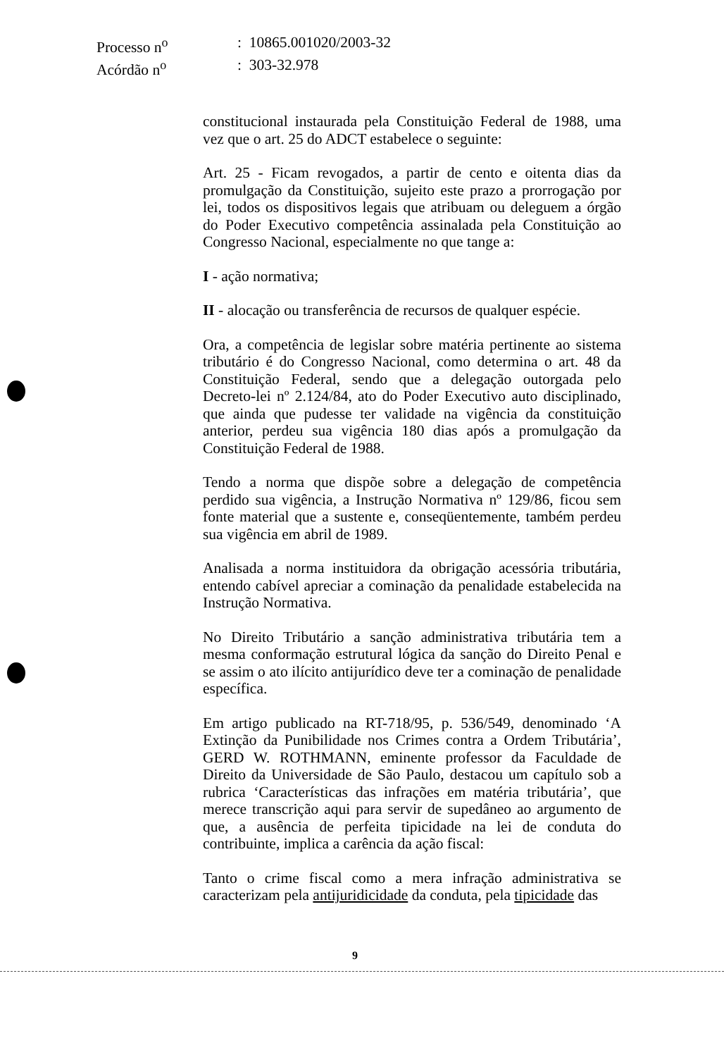| Processo n<sup>o</sup> | : 10865.001020/2003-32 |
| Acórdão n<sup>o</sup> | : 303-32.978 |
constitucional instaurada pela Constituição Federal de 1988, uma vez que o art. 25 do ADCT estabelece o seguinte:
Art. 25 - Ficam revogados, a partir de cento e oitenta dias da promulgação da Constituição, sujeito este prazo a prorrogação por lei, todos os dispositivos legais que atribuam ou deleguem a órgão do Poder Executivo competência assinalada pela Constituição ao Congresso Nacional, especialmente no que tange a:
I - ação normativa;
II - alocação ou transferência de recursos de qualquer espécie.
Ora, a competência de legislar sobre matéria pertinente ao sistema tributário é do Congresso Nacional, como determina o art. 48 da Constituição Federal, sendo que a delegação outorgada pelo Decreto-lei nº 2.124/84, ato do Poder Executivo auto disciplinado, que ainda que pudesse ter validade na vigência da constituição anterior, perdeu sua vigência 180 dias após a promulgação da Constituição Federal de 1988.
Tendo a norma que dispõe sobre a delegação de competência perdido sua vigência, a Instrução Normativa nº 129/86, ficou sem fonte material que a sustente e, conseqüentemente, também perdeu sua vigência em abril de 1989.
Analisada a norma instituidora da obrigação acessória tributária, entendo cabível apreciar a cominação da penalidade estabelecida na Instrução Normativa.
No Direito Tributário a sanção administrativa tributária tem a mesma conformação estrutural lógica da sanção do Direito Penal e se assim o ato ilícito antijurídico deve ter a cominação de penalidade específica.
Em artigo publicado na RT-718/95, p. 536/549, denominado ‘A Extinção da Punibilidade nos Crimes contra a Ordem Tributária’, GERD W. ROTHMANN, eminente professor da Faculdade de Direito da Universidade de São Paulo, destacou um capítulo sob a rubrica ‘Características das infrações em matéria tributária’, que merece transcrição aqui para servir de supedâneo ao argumento de que, a ausência de perfeita tipicidade na lei de conduta do contribuinte, implica a carência da ação fiscal:
Tanto o crime fiscal como a mera infração administrativa se caracterizam pela antijuridicidade da conduta, pela tipicidade das
9